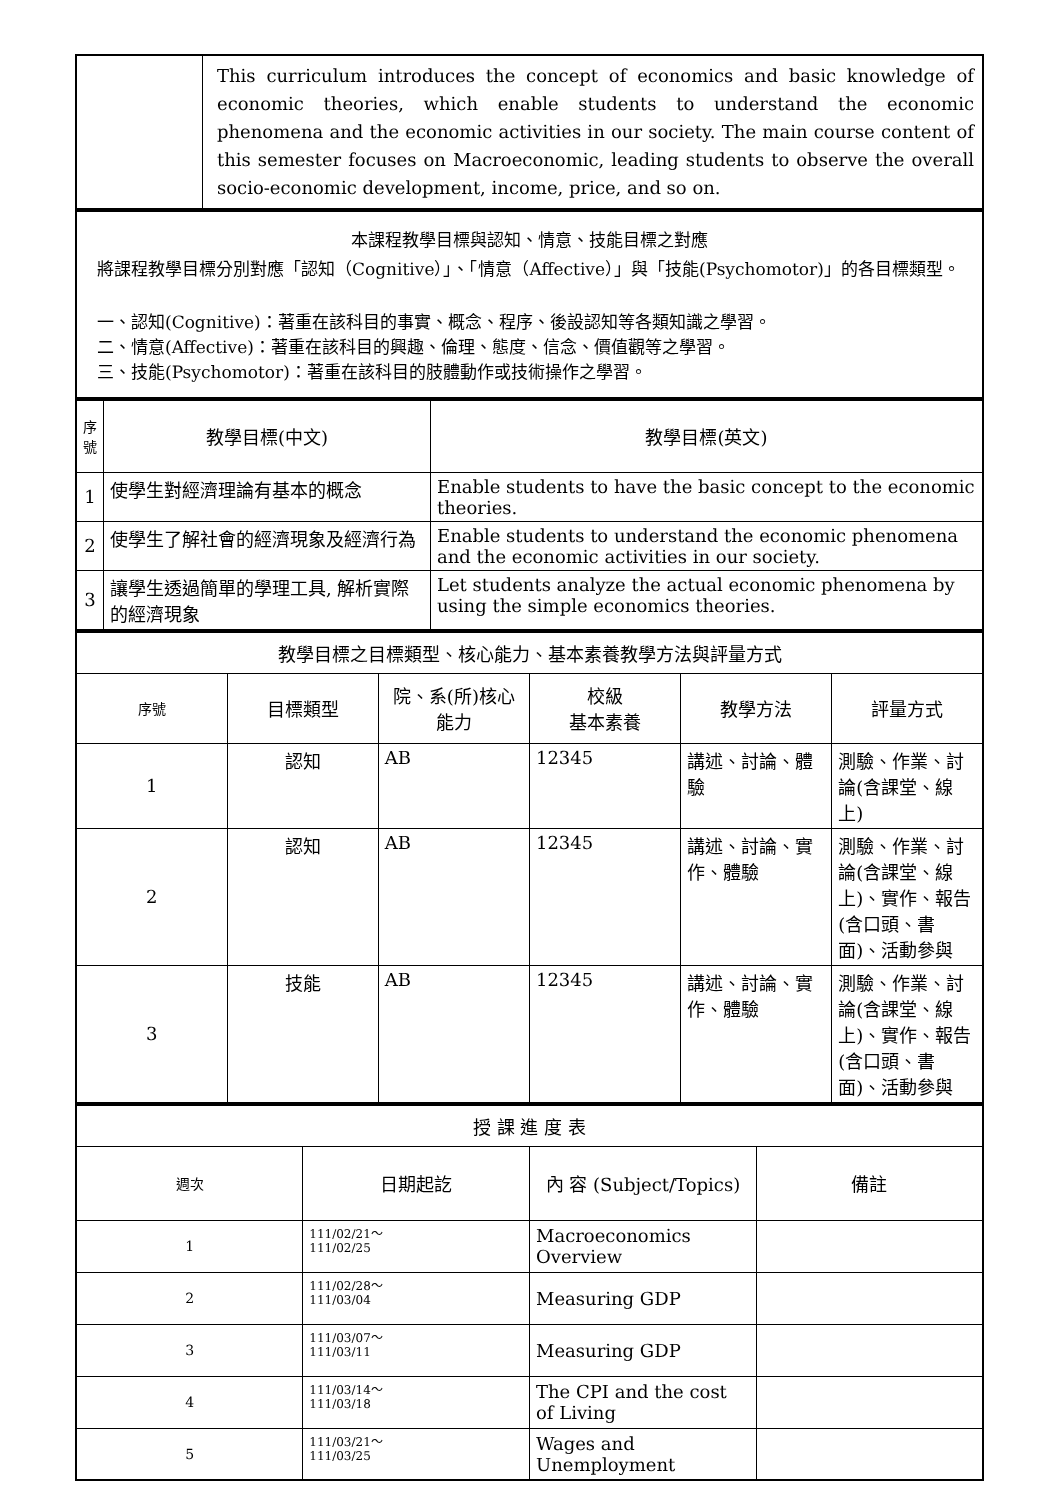| | This curriculum introduces the concept of economics and basic knowledge of economic theories, which enable students to understand the economic phenomena and the economic activities in our society. The main course content of this semester focuses on Macroeconomic, leading students to observe the overall socio-economic development, income, price, and so on. |
| 本課程教學目標與認知、情意、技能目標之對應 將課程教學目標分別對應「認知（Cognitive）」、「情意（Affective）」與「技能(Psychomotor)」的各目標類型。 一、認知(Cognitive)：著重在該科目的事實、概念、程序、後設認知等各類知識之學習。 二、情意(Affective)：著重在該科目的興趣、倫理、態度、信念、價值觀等之學習。 三、技能(Psychomotor)：著重在該科目的肢體動作或技術操作之學習。 |
| 序號 | 教學目標(中文) | 教學目標(英文) |
| --- | --- | --- |
| 1 | 使學生對經濟理論有基本的概念 | Enable students to have the basic concept to the economic theories. |
| 2 | 使學生了解社會的經濟現象及經濟行為 | Enable students to understand the economic phenomena and the economic activities in our society. |
| 3 | 讓學生透過簡單的學理工具, 解析實際的經濟現象 | Let students analyze the actual economic phenomena by using the simple economics theories. |
| 教學目標之目標類型、核心能力、基本素養教學方法與評量方式 | | | | | |
| --- | --- | --- | --- | --- | --- |
| 序號 | 目標類型 | 院、系(所)核心能力 | 校級 基本素養 | 教學方法 | 評量方式 |
| 1 | 認知 | AB | 12345 | 講述、討論、體驗 | 測驗、作業、討論(含課堂、線上) |
| 2 | 認知 | AB | 12345 | 講述、討論、實作、體驗 | 測驗、作業、討論(含課堂、線上)、實作、報告(含口頭、書面)、活動參與 |
| 3 | 技能 | AB | 12345 | 講述、討論、實作、體驗 | 測驗、作業、討論(含課堂、線上)、實作、報告(含口頭、書面)、活動參與 |
| 授 課 進 度 表 | | | |
| --- | --- | --- | --- |
| 週次 | 日期起訖 | 內 容 (Subject/Topics) | 備註 |
| 1 | 111/02/21～ 111/02/25 | Macroeconomics Overview | |
| 2 | 111/02/28～ 111/03/04 | Measuring GDP | |
| 3 | 111/03/07～ 111/03/11 | Measuring GDP | |
| 4 | 111/03/14～ 111/03/18 | The CPI and the cost of Living | |
| 5 | 111/03/21～ 111/03/25 | Wages and Unemployment | |